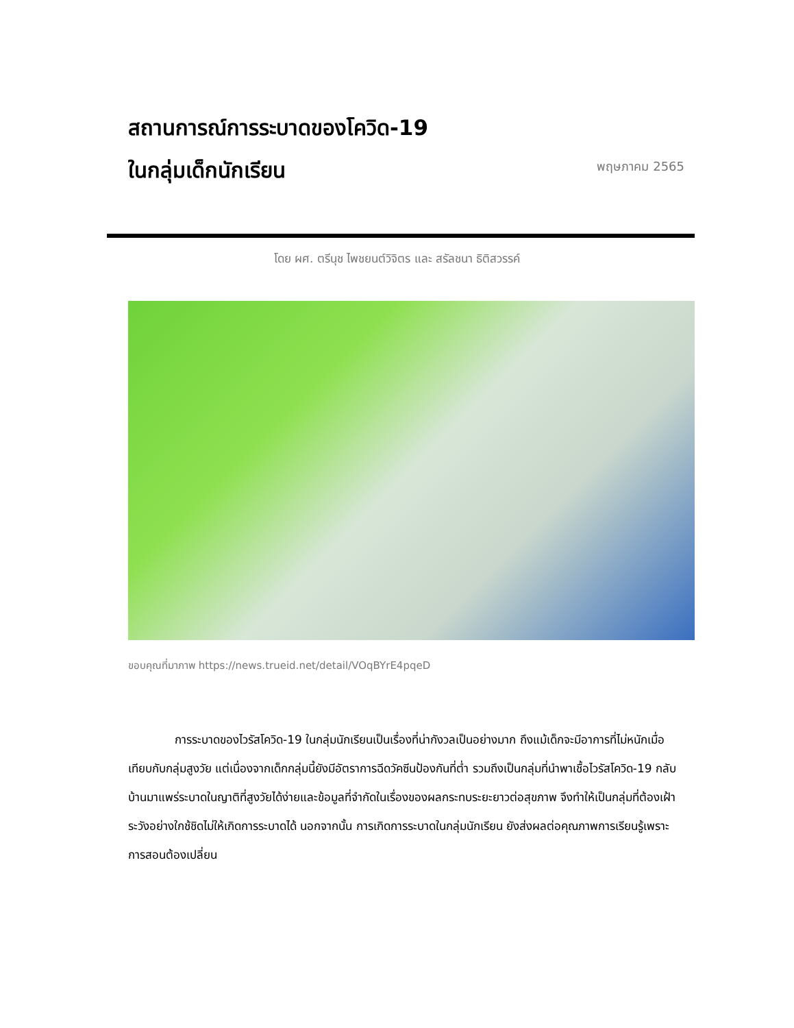สถานการณ์การระบาดของโควิด-19
ในกลุ่มเด็กนักเรียน
พฤษภาคม 2565
โดย ผศ. ตรีนุช ไพชยนต์วิจิตร และ สรัลชนา ธิติสวรรค์
ขอบคุณที่มาภาพ https://news.trueid.net/detail/VOqBYrE4pqeD
การระบาดของไวรัสโควิด-19 ในกลุ่มนักเรียนเป็นเรื่องที่น่ากังวลเป็นอย่างมาก ถึงแม้เด็กจะมีอาการที่ไม่หนักเมื่อเทียบกับกลุ่มสูงวัย แต่เนื่องจากเด็กกลุ่มนี้ยังมีอัตราการฉีดวัคซีนป้องกันที่ต่ำ รวมถึงเป็นกลุ่มที่นำพาเชื้อไวรัสโควิด-19 กลับบ้านมาแพร่ระบาดในญาติที่สูงวัยได้ง่ายและข้อมูลที่จำกัดในเรื่องของผลกระทบระยะยาวต่อสุขภาพ จึงทำให้เป็นกลุ่มที่ต้องเฝ้าระวังอย่างใกช้ชิดไม่ให้เกิดการระบาดได้ นอกจากนั้น การเกิดการระบาดในกลุ่มนักเรียน ยังส่งผลต่อคุณภาพการเรียนรู้เพราะการสอนต้องเปลี่ยน